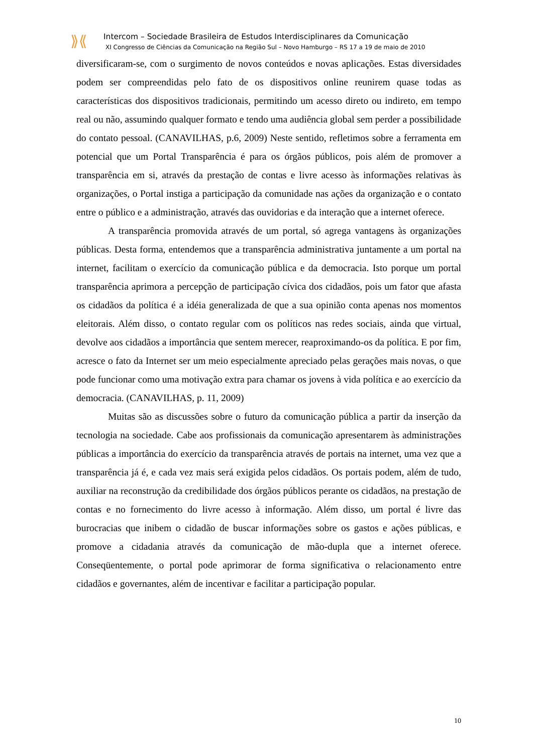⟫⟪
Intercom – Sociedade Brasileira de Estudos Interdisciplinares da Comunicação
XI Congresso de Ciências da Comunicação na Região Sul – Novo Hamburgo – RS 17 a 19 de maio de 2010
diversificaram-se, com o surgimento de novos conteúdos e novas aplicações. Estas diversidades podem ser compreendidas pelo fato de os dispositivos online reunirem quase todas as características dos dispositivos tradicionais, permitindo um acesso direto ou indireto, em tempo real ou não, assumindo qualquer formato e tendo uma audiência global sem perder a possibilidade do contato pessoal. (CANAVILHAS, p.6, 2009) Neste sentido, refletimos sobre a ferramenta em potencial que um Portal Transparência é para os órgãos públicos, pois além de promover a transparência em si, através da prestação de contas e livre acesso às informações relativas às organizações, o Portal instiga a participação da comunidade nas ações da organização e o contato entre o público e a administração, através das ouvidorias e da interação que a internet oferece.
A transparência promovida através de um portal, só agrega vantagens às organizações públicas. Desta forma, entendemos que a transparência administrativa juntamente a um portal na internet, facilitam o exercício da comunicação pública e da democracia. Isto porque um portal transparência aprimora a percepção de participação cívica dos cidadãos, pois um fator que afasta os cidadãos da política é a idéia generalizada de que a sua opinião conta apenas nos momentos eleitorais. Além disso, o contato regular com os políticos nas redes sociais, ainda que virtual, devolve aos cidadãos a importância que sentem merecer, reaproximando-os da política. E por fim, acresce o fato da Internet ser um meio especialmente apreciado pelas gerações mais novas, o que pode funcionar como uma motivação extra para chamar os jovens à vida política e ao exercício da democracia. (CANAVILHAS, p. 11, 2009)
Muitas são as discussões sobre o futuro da comunicação pública a partir da inserção da tecnologia na sociedade. Cabe aos profissionais da comunicação apresentarem às administrações públicas a importância do exercício da transparência através de portais na internet, uma vez que a transparência já é, e cada vez mais será exigida pelos cidadãos. Os portais podem, além de tudo, auxiliar na reconstrução da credibilidade dos órgãos públicos perante os cidadãos, na prestação de contas e no fornecimento do livre acesso à informação. Além disso, um portal é livre das burocracias que inibem o cidadão de buscar informações sobre os gastos e ações públicas, e promove a cidadania através da comunicação de mão-dupla que a internet oferece. Conseqüentemente, o portal pode aprimorar de forma significativa o relacionamento entre cidadãos e governantes, além de incentivar e facilitar a participação popular.
10